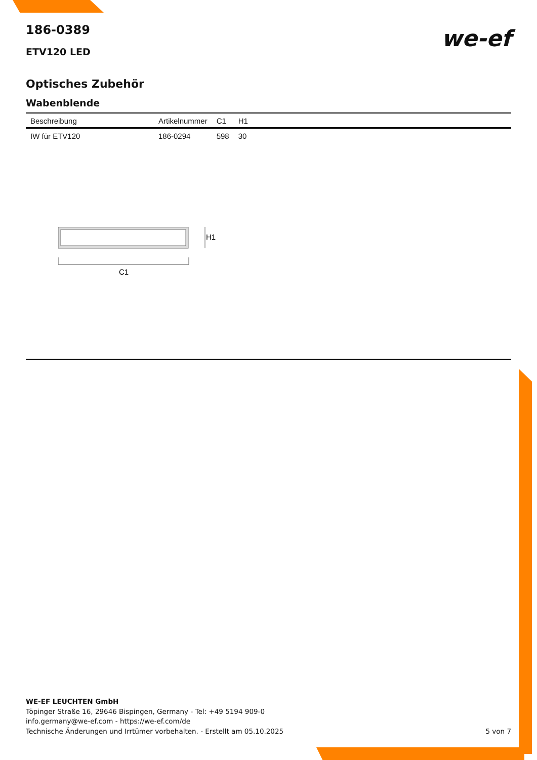we-ef
186-0389
ETV120 LED
Optisches Zubehör
Wabenblende
| Beschreibung | Artikelnummer | C1 | H1 |
| --- | --- | --- | --- |
| IW für ETV120 | 186-0294 | 598 | 30 |
H1
C1
WE-EF LEUCHTEN GmbH
Töpinger Straße 16, 29646 Bispingen, Germany - Tel: +49 5194 909-0
info.germany@we-ef.com - https://we-ef.com/de
Technische Änderungen und Irrtümer vorbehalten. - Erstellt am 05.10.2025 5 von 7